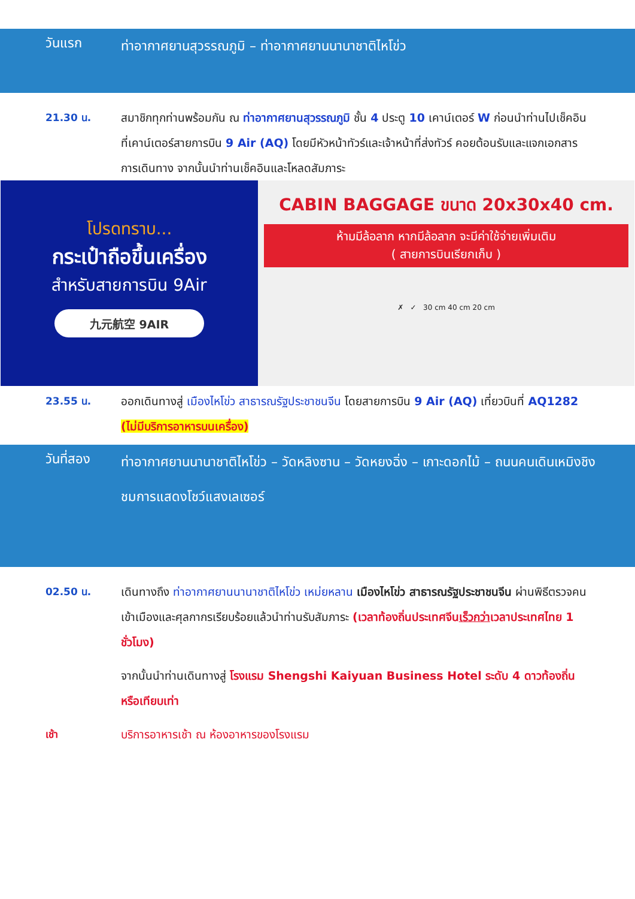วันแรก
ท่าอากาศยานสุวรรณภูมิ – ท่าอากาศยานนานาชาติไหโข่ว
21.30 น. สมาชิกทุกท่านพร้อมกัน ณ ท่าอากาศยานสุวรรณภูมิ ชั้น 4 ประตู 10 เคาน์เตอร์ W ก่อนนำท่านไปเช็คอินที่เคาน์เตอร์สายการบิน 9 Air (AQ) โดยมีหัวหน้าทัวร์และเจ้าหน้าที่ส่งทัวร์ คอยต้อนรับและแจกเอกสารการเดินทาง จากนั้นนำท่านเช็คอินและโหลดสัมภาระ
โปรดทราบ...
กระเป๋าถือขึ้นเครื่อง
สำหรับสายการบิน 9Air
九元航空 9AIR
CABIN BAGGAGE ขนาด 20x30x40 cm.
ห้ามมีล้อลาก หากมีล้อลาก จะมีค่าใช้จ่ายเพิ่มเติม
( สายการบินเรียกเก็บ )
✗ ✓ 30 cm 40 cm 20 cm
23.55 น. ออกเดินทางสู่ เมืองไหโข่ว สาธารณรัฐประชาชนจีน โดยสายการบิน 9 Air (AQ) เที่ยวบินที่ AQ1282 (ไม่มีบริการอาหารบนเครื่อง)
วันที่สอง
ท่าอากาศยานนานาชาติไหโข่ว – วัดหลิงซาน – วัดหยงฉิ่ง – เกาะดอกไม้ – ถนนคนเดินเหมิงชิง
ชมการแสดงโชว์แสงเลเซอร์
02.50 น. เดินทางถึง ท่าอากาศยานนานาชาติไหโข่ว เหม่ยหลาน เมืองไหโข่ว สาธารณรัฐประชาชนจีน ผ่านพิธีตรวจคนเข้าเมืองและศุลกากรเรียบร้อยแล้วนำท่านรับสัมภาระ (เวลาท้องถิ่นประเทศจีนเร็วกว่าเวลาประเทศไทย 1 ชั่วโมง)
จากนั้นนำท่านเดินทางสู่ โรงแรม Shengshi Kaiyuan Business Hotel ระดับ 4 ดาวท้องถิ่น หรือเทียบเท่า
เช้า บริการอาหารเช้า ณ ห้องอาหารของโรงแรม